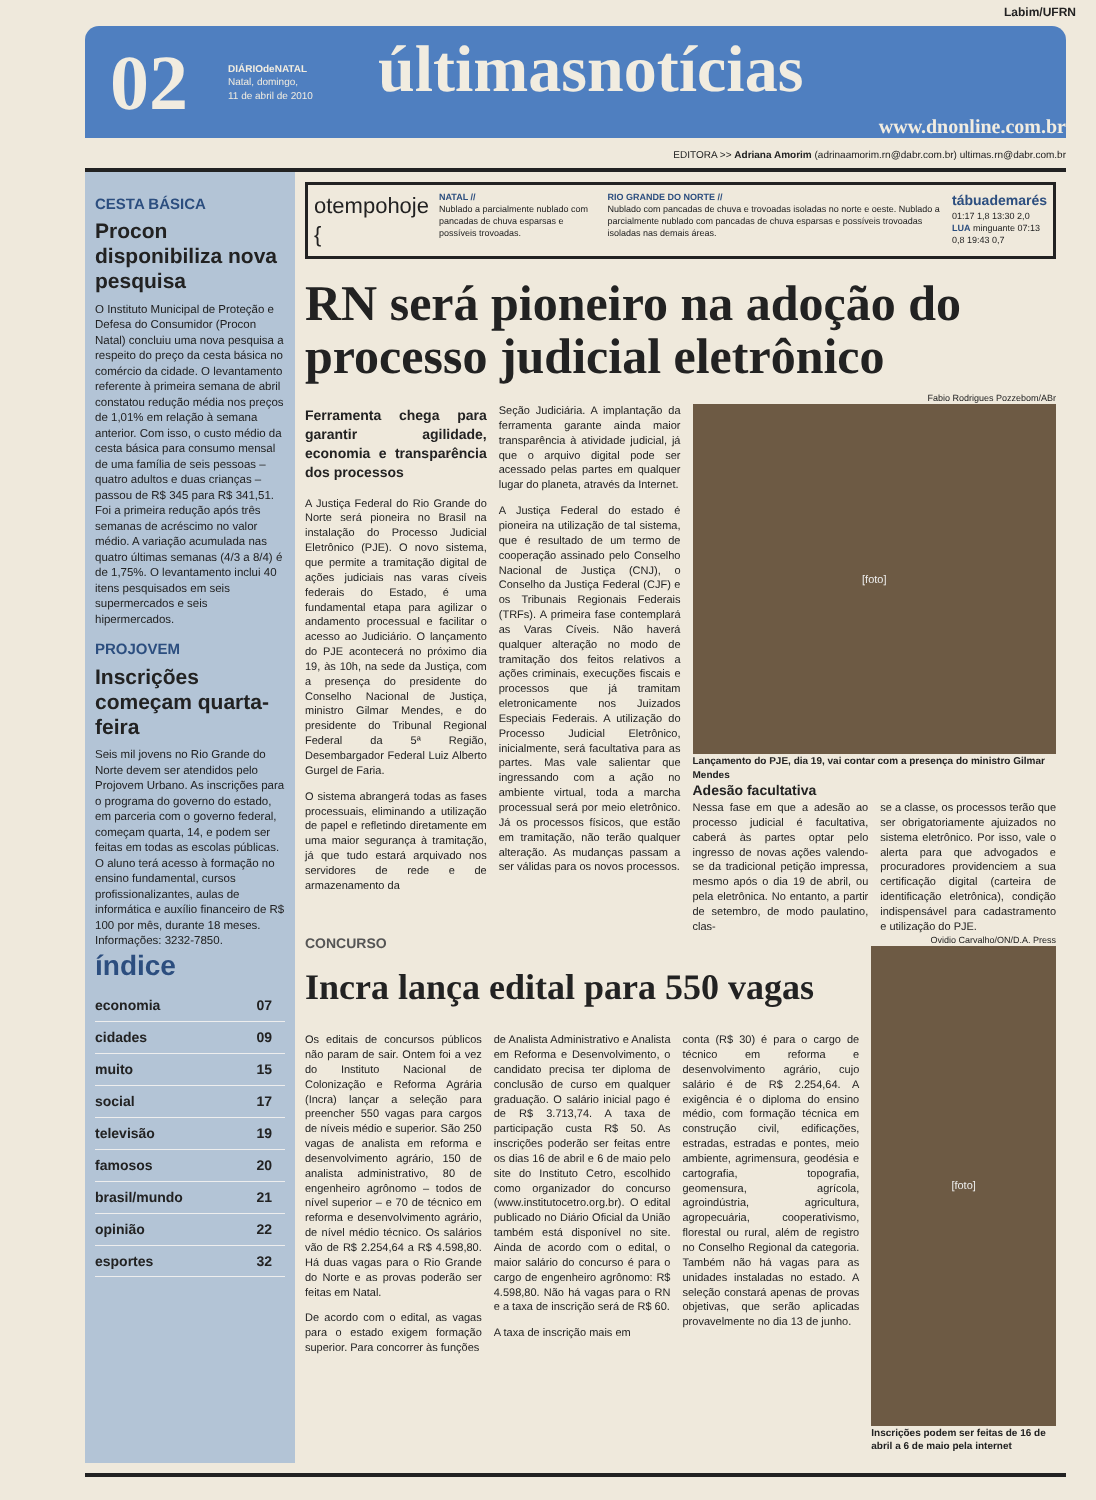Labim/UFRN
02
DIÁRIOdeNATAL
Natal, domingo,
11 de abril de 2010
últimasnotícias
www.dnonline.com.br
EDITORA >> Adriana Amorim (adrinaamorim.rn@dabr.com.br) ultimas.rn@dabr.com.br
CESTA BÁSICA
Procon disponibiliza nova pesquisa
O Instituto Municipal de Proteção e Defesa do Consumidor (Procon Natal) concluiu uma nova pesquisa a respeito do preço da cesta básica no comércio da cidade. O levantamento referente à primeira semana de abril constatou redução média nos preços de 1,01% em relação à semana anterior. Com isso, o custo médio da cesta básica para consumo mensal de uma família de seis pessoas – quatro adultos e duas crianças – passou de R$ 345 para R$ 341,51. Foi a primeira redução após três semanas de acréscimo no valor médio. A variação acumulada nas quatro últimas semanas (4/3 a 8/4) é de 1,75%. O levantamento inclui 40 itens pesquisados em seis supermercados e seis hipermercados.
PROJOVEM
Inscrições começam quarta-feira
Seis mil jovens no Rio Grande do Norte devem ser atendidos pelo Projovem Urbano. As inscrições para o programa do governo do estado, em parceria com o governo federal, começam quarta, 14, e podem ser feitas em todas as escolas públicas. O aluno terá acesso à formação no ensino fundamental, cursos profissionalizantes, aulas de informática e auxílio financeiro de R$ 100 por mês, durante 18 meses. Informações: 3232-7850.
índice
| economia | 07 |
| cidades | 09 |
| muito | 15 |
| social | 17 |
| televisão | 19 |
| famosos | 20 |
| brasil/mundo | 21 |
| opinião | 22 |
| esportes | 32 |
otempohoje {
NATAL //
Nublado a parcialmente nublado com pancadas de chuva esparsas e possíveis trovoadas.
RIO GRANDE DO NORTE //
Nublado com pancadas de chuva e trovoadas isoladas no norte e oeste. Nublado a parcialmente nublado com pancadas de chuva esparsas e possíveis trovoadas isoladas nas demais áreas.
tábuademarés 01:17 1,8 13:30 2,0
LUA minguante 07:13 0,8 19:43 0,7
RN será pioneiro na adoção do processo judicial eletrônico
Ferramenta chega para garantir agilidade, economia e transparência dos processos
A Justiça Federal do Rio Grande do Norte será pioneira no Brasil na instalação do Processo Judicial Eletrônico (PJE). O novo sistema, que permite a tramitação digital de ações judiciais nas varas cíveis federais do Estado, é uma fundamental etapa para agilizar o andamento processual e facilitar o acesso ao Judiciário. O lançamento do PJE acontecerá no próximo dia 19, às 10h, na sede da Justiça, com a presença do presidente do Conselho Nacional de Justiça, ministro Gilmar Mendes, e do presidente do Tribunal Regional Federal da 5ª Região, Desembargador Federal Luiz Alberto Gurgel de Faria.
O sistema abrangerá todas as fases processuais, eliminando a utilização de papel e refletindo diretamente em uma maior segurança à tramitação, já que tudo estará arquivado nos servidores de rede e de armazenamento da
Seção Judiciária. A implantação da ferramenta garante ainda maior transparência à atividade judicial, já que o arquivo digital pode ser acessado pelas partes em qualquer lugar do planeta, através da Internet.
A Justiça Federal do estado é pioneira na utilização de tal sistema, que é resultado de um termo de cooperação assinado pelo Conselho Nacional de Justiça (CNJ), o Conselho da Justiça Federal (CJF) e os Tribunais Regionais Federais (TRFs). A primeira fase contemplará as Varas Cíveis. Não haverá qualquer alteração no modo de tramitação dos feitos relativos a ações criminais, execuções fiscais e processos que já tramitam eletronicamente nos Juizados Especiais Federais. A utilização do Processo Judicial Eletrônico, inicialmente, será facultativa para as partes. Mas vale salientar que ingressando com a ação no ambiente virtual, toda a marcha processual será por meio eletrônico. Já os processos físicos, que estão em tramitação, não terão qualquer alteração. As mudanças passam a ser válidas para os novos processos.
Fabio Rodrigues Pozzebom/ABr
[foto]
Lançamento do PJE, dia 19, vai contar com a presença do ministro Gilmar Mendes
Adesão facultativa
Nessa fase em que a adesão ao processo judicial é facultativa, caberá às partes optar pelo ingresso de novas ações valendo-se da tradicional petição impressa, mesmo após o dia 19 de abril, ou pela eletrônica. No entanto, a partir de setembro, de modo paulatino, clas-
se a classe, os processos terão que ser obrigatoriamente ajuizados no sistema eletrônico. Por isso, vale o alerta para que advogados e procuradores providenciem a sua certificação digital (carteira de identificação eletrônica), condição indispensável para cadastramento e utilização do PJE.
CONCURSO
Incra lança edital para 550 vagas
Os editais de concursos públicos não param de sair. Ontem foi a vez do Instituto Nacional de Colonização e Reforma Agrária (Incra) lançar a seleção para preencher 550 vagas para cargos de níveis médio e superior. São 250 vagas de analista em reforma e desenvolvimento agrário, 150 de analista administrativo, 80 de engenheiro agrônomo – todos de nível superior – e 70 de técnico em reforma e desenvolvimento agrário, de nível médio técnico. Os salários vão de R$ 2.254,64 a R$ 4.598,80. Há duas vagas para o Rio Grande do Norte e as provas poderão ser feitas em Natal.
De acordo com o edital, as vagas para o estado exigem formação superior. Para concorrer às funções
de Analista Administrativo e Analista em Reforma e Desenvolvimento, o candidato precisa ter diploma de conclusão de curso em qualquer graduação. O salário inicial pago é de R$ 3.713,74. A taxa de participação custa R$ 50. As inscrições poderão ser feitas entre os dias 16 de abril e 6 de maio pelo site do Instituto Cetro, escolhido como organizador do concurso (www.institutocetro.org.br). O edital publicado no Diário Oficial da União também está disponível no site. Ainda de acordo com o edital, o maior salário do concurso é para o cargo de engenheiro agrônomo: R$ 4.598,80. Não há vagas para o RN e a taxa de inscrição será de R$ 60.
A taxa de inscrição mais em
conta (R$ 30) é para o cargo de técnico em reforma e desenvolvimento agrário, cujo salário é de R$ 2.254,64. A exigência é o diploma do ensino médio, com formação técnica em construção civil, edificações, estradas, estradas e pontes, meio ambiente, agrimensura, geodésia e cartografia, topografia, geomensura, agrícola, agroindústria, agricultura, agropecuária, cooperativismo, florestal ou rural, além de registro no Conselho Regional da categoria. Também não há vagas para as unidades instaladas no estado. A seleção constará apenas de provas objetivas, que serão aplicadas provavelmente no dia 13 de junho.
Ovidio Carvalho/ON/D.A. Press
[foto]
Inscrições podem ser feitas de 16 de abril a 6 de maio pela internet